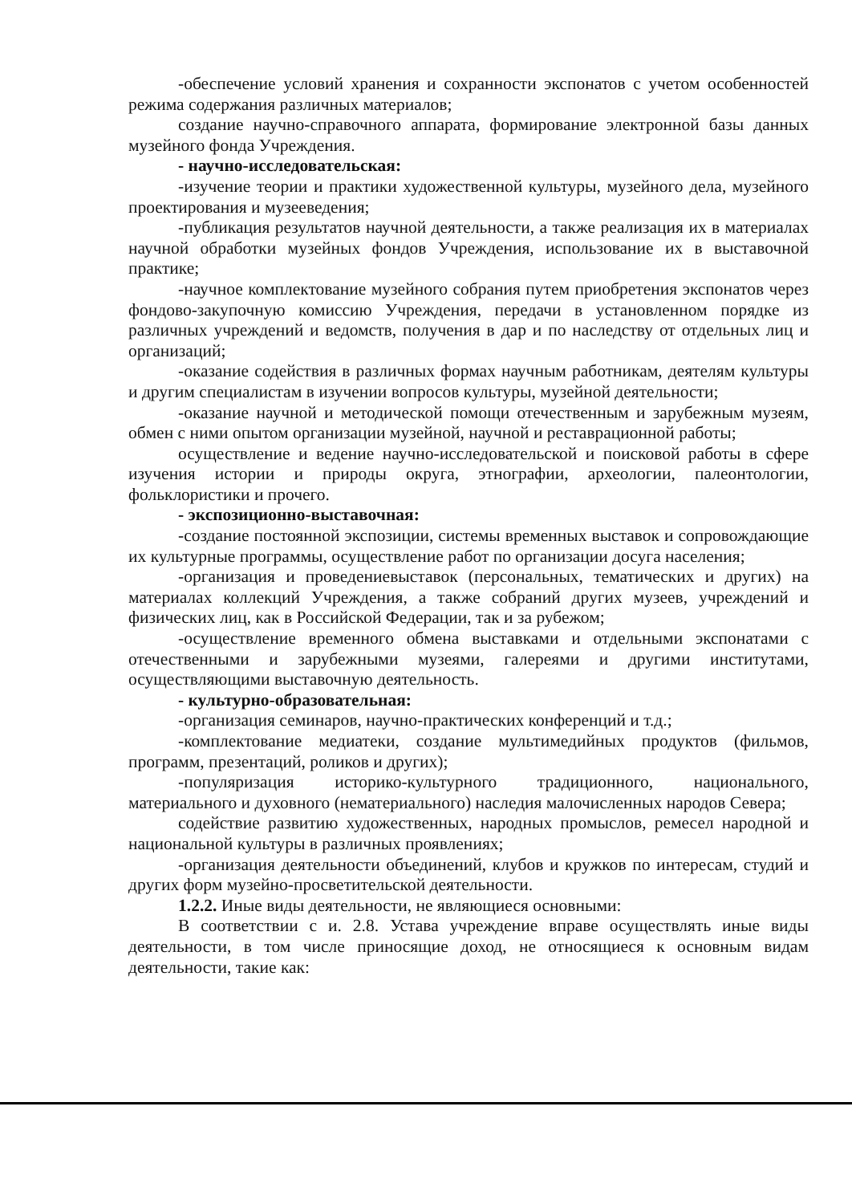-обеспечение условий хранения и сохранности экспонатов с учетом особенностей режима содержания различных материалов;
создание научно-справочного аппарата, формирование электронной базы данных музейного фонда Учреждения.
- научно-исследовательская:
-изучение теории и практики художественной культуры, музейного дела, музейного проектирования и музееведения;
-публикация результатов научной деятельности, а также реализация их в материалах научной обработки музейных фондов Учреждения, использование их в выставочной практике;
-научное комплектование музейного собрания путем приобретения экспонатов через фондово-закупочную комиссию Учреждения, передачи в установленном порядке из различных учреждений и ведомств, получения в дар и по наследству от отдельных лиц и организаций;
-оказание содействия в различных формах научным работникам, деятелям культуры и другим специалистам в изучении вопросов культуры, музейной деятельности;
-оказание научной и методической помощи отечественным и зарубежным музеям, обмен с ними опытом организации музейной, научной и реставрационной работы;
осуществление и ведение научно-исследовательской и поисковой работы в сфере изучения истории и природы округа, этнографии, археологии, палеонтологии, фольклористики и прочего.
- экспозиционно-выставочная:
-создание постоянной экспозиции, системы временных выставок и сопровождающие их культурные программы, осуществление работ по организации досуга населения;
-организация и проведениевыставок (персональных, тематических и других) на материалах коллекций Учреждения, а также собраний других музеев, учреждений и физических лиц, как в Российской Федерации, так и за рубежом;
-осуществление временного обмена выставками и отдельными экспонатами с отечественными и зарубежными музеями, галереями и другими институтами, осуществляющими выставочную деятельность.
- культурно-образовательная:
-организация семинаров, научно-практических конференций и т.д.;
-комплектование медиатеки, создание мультимедийных продуктов (фильмов, программ, презентаций, роликов и других);
-популяризация историко-культурного традиционного, национального, материального и духовного (нематериального) наследия малочисленных народов Севера;
содействие развитию художественных, народных промыслов, ремесел народной и национальной культуры в различных проявлениях;
-организация деятельности объединений, клубов и кружков по интересам, студий и других форм музейно-просветительской деятельности.
1.2.2. Иные виды деятельности, не являющиеся основными:
В соответствии с и. 2.8. Устава учреждение вправе осуществлять иные виды деятельности, в том числе приносящие доход, не относящиеся к основным видам деятельности, такие как: